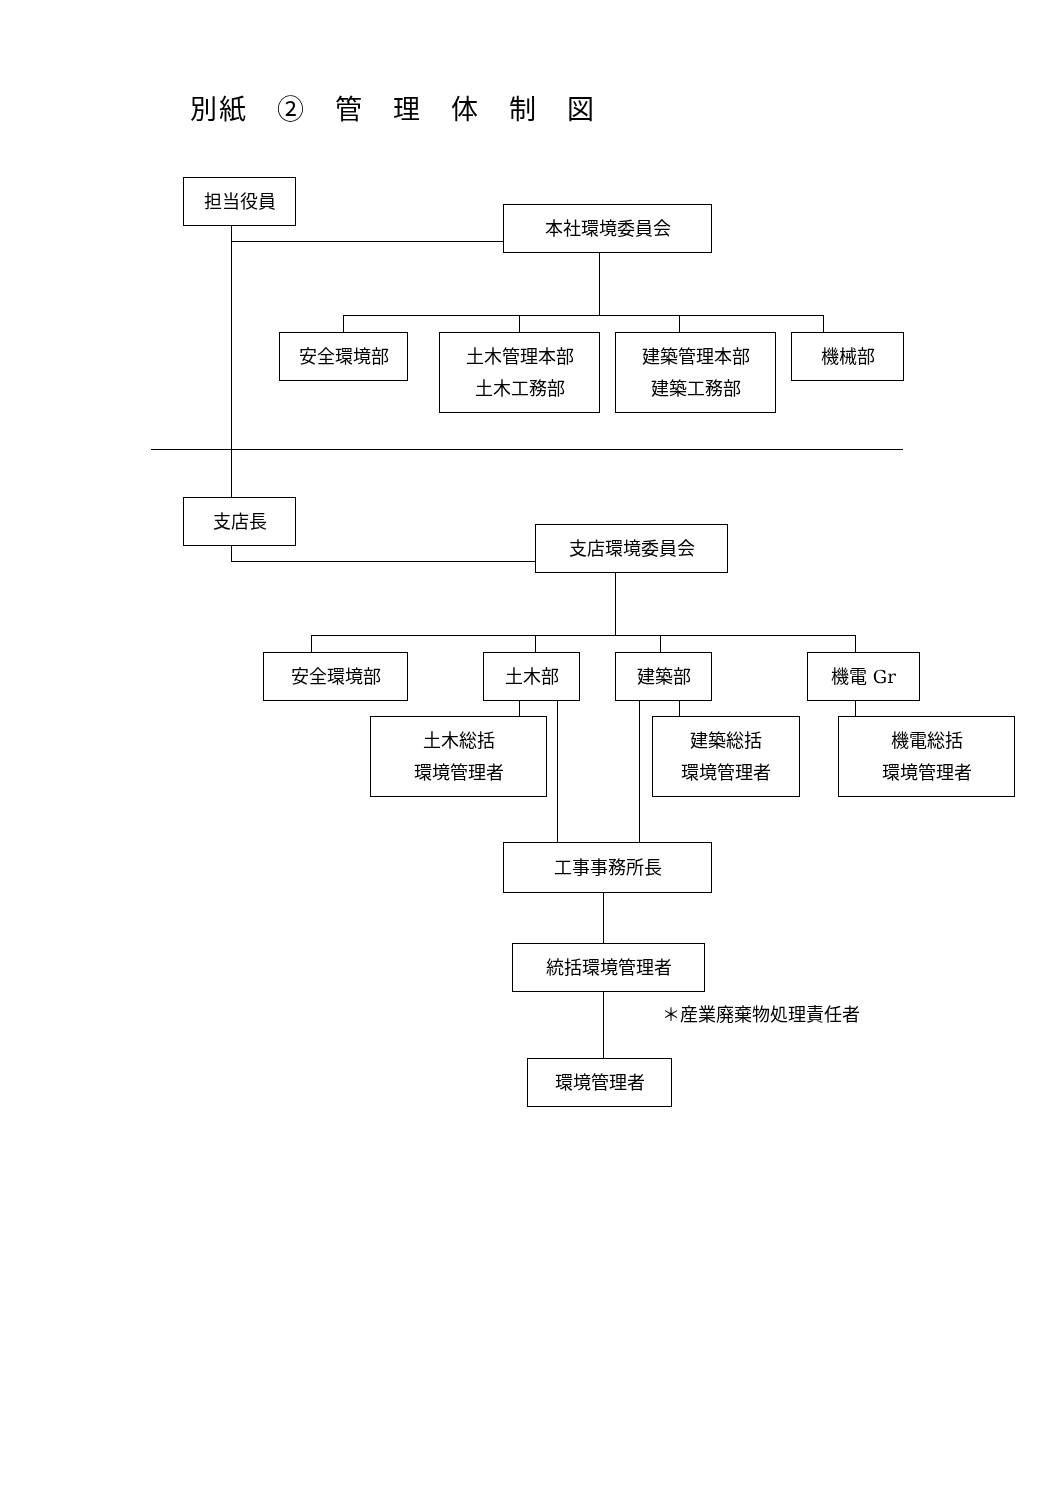別紙　②　管　理　体　制　図
担当役員
本社環境委員会
安全環境部
土木管理本部
土木工務部
建築管理本部
建築工務部
機械部
支店長
支店環境委員会
安全環境部 土木部 建築部 機電 Gr
土木総括
環境管理者
建築総括
環境管理者
機電総括
環境管理者
工事事務所長
統括環境管理者
＊産業廃棄物処理責任者
環境管理者